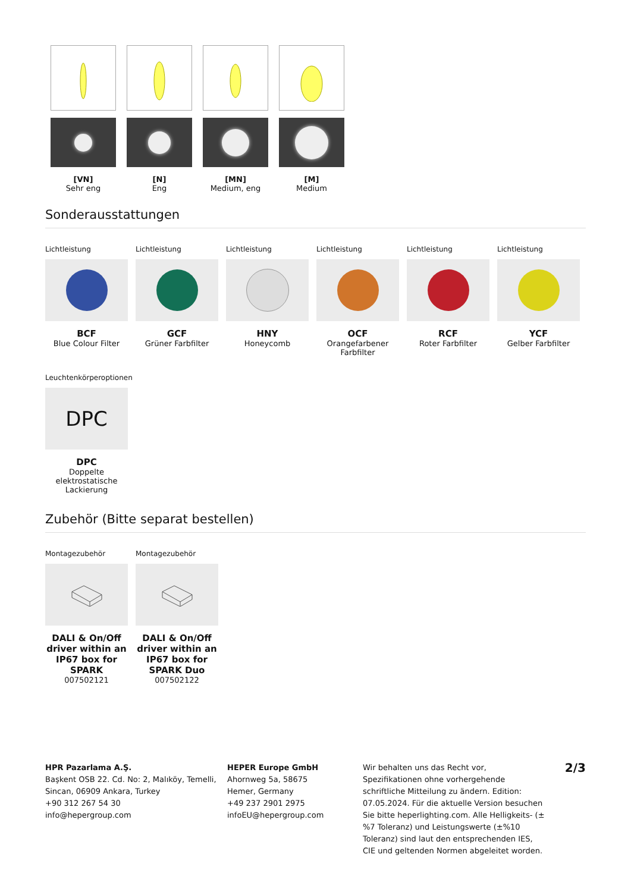[VN]
Sehr eng
[N]
Eng
[MN]
Medium, eng
[M]
Medium
Sonderausstattungen
Lichtleistung
BCF
Blue Colour Filter
Lichtleistung
GCF
Grüner Farbfilter
Lichtleistung
HNY
Honeycomb
Lichtleistung
OCF
Orangefarbener Farbfilter
Lichtleistung
RCF
Roter Farbfilter
Lichtleistung
YCF
Gelber Farbfilter
Leuchtenkörperoptionen
DPC
DPC
Doppelte elektrostatische Lackierung
Zubehör (Bitte separat bestellen)
Montagezubehör
DALI & On/Off driver within an IP67 box for SPARK
007502121
Montagezubehör
DALI & On/Off driver within an IP67 box for SPARK Duo
007502122
HPR Pazarlama A.Ş.
Başkent OSB 22. Cd. No: 2, Malıköy, Temelli, Sincan, 06909 Ankara, Turkey
+90 312 267 54 30
info@hepergroup.com
HEPER Europe GmbH
Ahornweg 5a, 58675
Hemer, Germany
+49 237 2901 2975
infoEU@hepergroup.com
Wir behalten uns das Recht vor, Spezifikationen ohne vorhergehende schriftliche Mitteilung zu ändern. Edition: 07.05.2024. Für die aktuelle Version besuchen Sie bitte heperlighting.com. Alle Helligkeits- (±%7 Toleranz) und Leistungswerte (±%10 Toleranz) sind laut den entsprechenden IES, CIE und geltenden Normen abgeleitet worden.
2/3